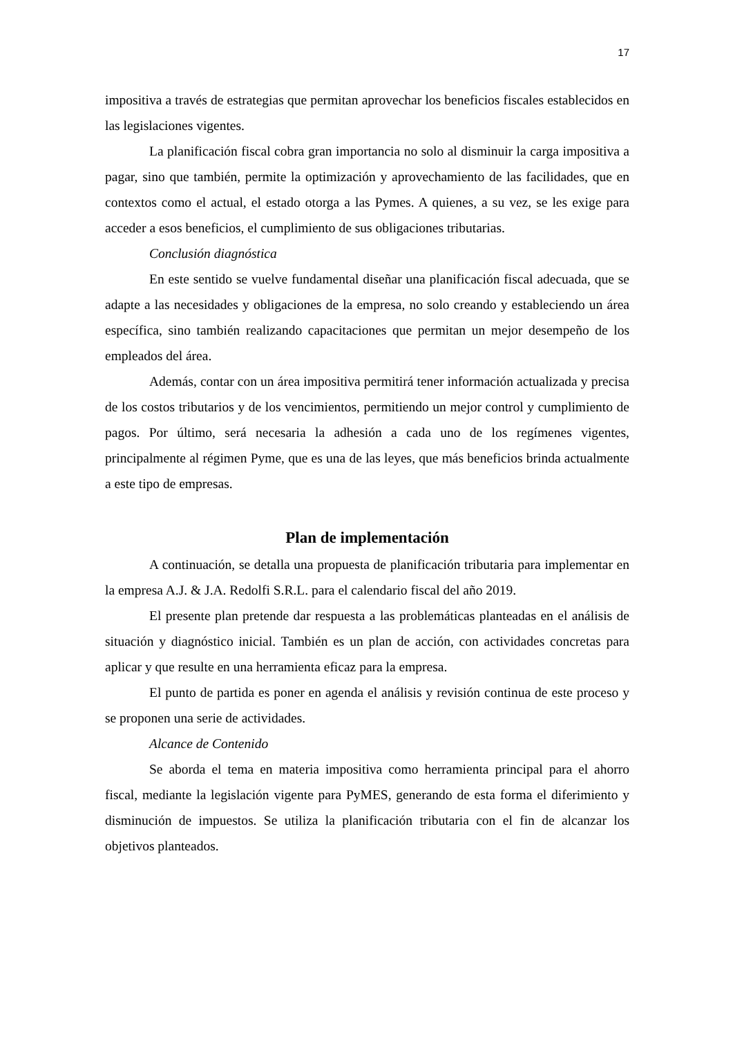17
impositiva a través de estrategias que permitan aprovechar los beneficios fiscales establecidos en las legislaciones vigentes.
La planificación fiscal cobra gran importancia no solo al disminuir la carga impositiva a pagar, sino que también, permite la optimización y aprovechamiento de las facilidades, que en contextos como el actual, el estado otorga a las Pymes. A quienes, a su vez, se les exige para acceder a esos beneficios, el cumplimiento de sus obligaciones tributarias.
Conclusión diagnóstica
En este sentido se vuelve fundamental diseñar una planificación fiscal adecuada, que se adapte a las necesidades y obligaciones de la empresa, no solo creando y estableciendo un área específica, sino también realizando capacitaciones que permitan un mejor desempeño de los empleados del área.
Además, contar con un área impositiva permitirá tener información actualizada y precisa de los costos tributarios y de los vencimientos, permitiendo un mejor control y cumplimiento de pagos. Por último, será necesaria la adhesión a cada uno de los regímenes vigentes, principalmente al régimen Pyme, que es una de las leyes, que más beneficios brinda actualmente a este tipo de empresas.
Plan de implementación
A continuación, se detalla una propuesta de planificación tributaria para implementar en la empresa A.J. & J.A. Redolfi S.R.L. para el calendario fiscal del año 2019.
El presente plan pretende dar respuesta a las problemáticas planteadas en el análisis de situación y diagnóstico inicial. También es un plan de acción, con actividades concretas para aplicar y que resulte en una herramienta eficaz para la empresa.
El punto de partida es poner en agenda el análisis y revisión continua de este proceso y se proponen una serie de actividades.
Alcance de Contenido
Se aborda el tema en materia impositiva como herramienta principal para el ahorro fiscal, mediante la legislación vigente para PyMES, generando de esta forma el diferimiento y disminución de impuestos. Se utiliza la planificación tributaria con el fin de alcanzar los objetivos planteados.